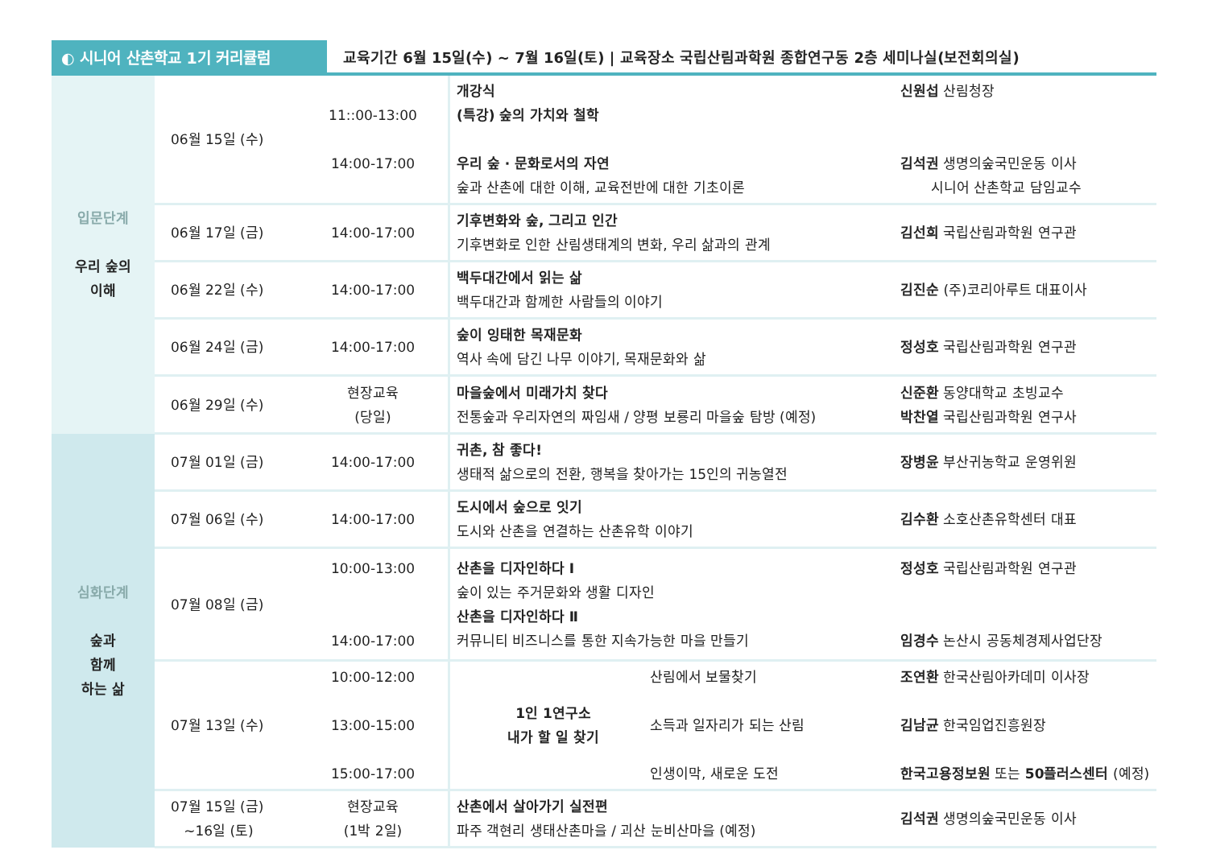◐ 시니어 산촌학교 1기 커리큘럼
교육기간 6월 15일(수) ~ 7월 16일(토) | 교육장소 국립산림과학원 종합연구동 2층 세미나실(보전회의실)
| 입문단계 우리 숲의 이해 | 06월 15일 (수) | 11::00-13:00 14:00-17:00 | 개강식 (특강) 숲의 가치와 철학 우리 숲 · 문화로서의 자연 숲과 산촌에 대한 이해, 교육전반에 대한 기초이론 | 신원섭 산림청장 김석권 생명의숲국민운동 이사 시니어 산촌학교 담임교수 |
| | 06월 17일 (금) | 14:00-17:00 | 기후변화와 숲, 그리고 인간 기후변화로 인한 산림생태계의 변화, 우리 삶과의 관계 | 김선희 국립산림과학원 연구관 |
| | 06월 22일 (수) | 14:00-17:00 | 백두대간에서 읽는 삶 백두대간과 함께한 사람들의 이야기 | 김진순 (주)코리아루트 대표이사 |
| | 06월 24일 (금) | 14:00-17:00 | 숲이 잉태한 목재문화 역사 속에 담긴 나무 이야기, 목재문화와 삶 | 정성호 국립산림과학원 연구관 |
| | 06월 29일 (수) | 현장교육 (당일) | 마을숲에서 미래가치 찾다 전통숲과 우리자연의 짜임새 / 양평 보룡리 마을숲 탐방 (예정) | 신준환 동양대학교 초빙교수 박찬열 국립산림과학원 연구사 |
| 심화단계 숲과 함께 하는 삶 | 07월 01일 (금) | 14:00-17:00 | 귀촌, 참 좋다! 생태적 삶으로의 전환, 행복을 찾아가는 15인의 귀농열전 | 장병윤 부산귀농학교 운영위원 |
| | 07월 06일 (수) | 14:00-17:00 | 도시에서 숲으로 잇기 도시와 산촌을 연결하는 산촌유학 이야기 | 김수환 소호산촌유학센터 대표 |
| | 07월 08일 (금) | 10:00-13:00 14:00-17:00 | 산촌을 디자인하다 Ⅰ 숲이 있는 주거문화와 생활 디자인 산촌을 디자인하다 Ⅱ 커뮤니티 비즈니스를 통한 지속가능한 마을 만들기 | 정성호 국립산림과학원 연구관 임경수 논산시 공동체경제사업단장 |
| | 07월 13일 (수) | 10:00-12:00 13:00-15:00 15:00-17:00 | 1인 1연구소 내가 할 일 찾기 산림에서 보물찾기 소득과 일자리가 되는 산림 인생이막, 새로운 도전 | 조연환 한국산림아카데미 이사장 김남균 한국임업진흥원장 한국고용정보원 또는 50플러스센터 (예정) |
| | 07월 15일 (금) ~16일 (토) | 현장교육 (1박 2일) | 산촌에서 살아가기 실전편 파주 객현리 생태산촌마을 / 괴산 눈비산마을 (예정) | 김석권 생명의숲국민운동 이사 |